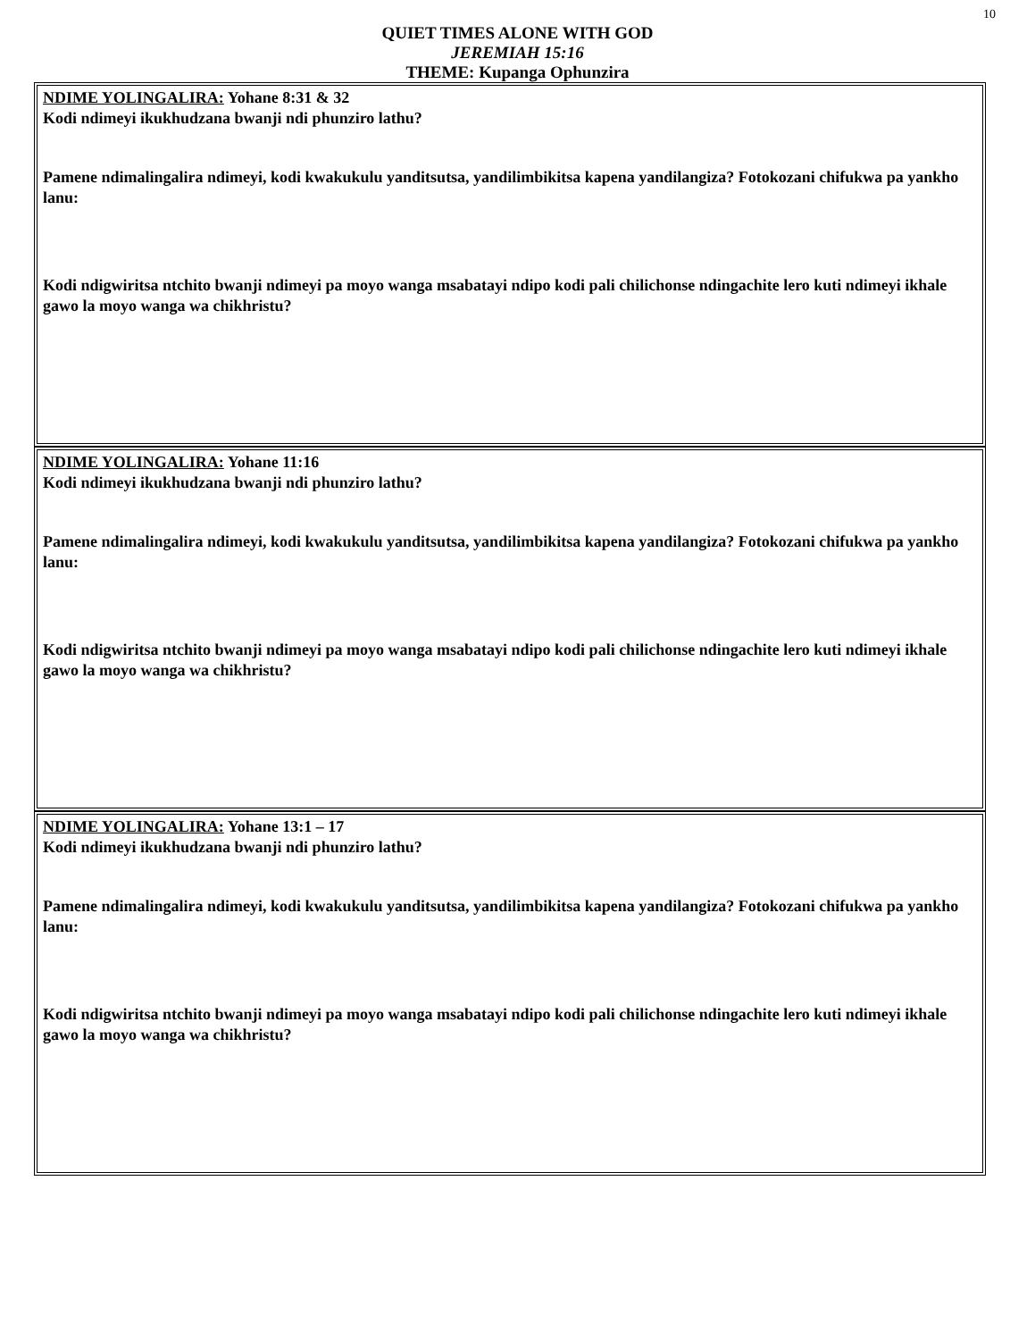10
QUIET TIMES ALONE WITH GOD
JEREMIAH 15:16
THEME: Kupanga Ophunzira
NDIME YOLINGALIRA: Yohane 8:31 & 32
Kodi ndimeyi ikukhudzana bwanji ndi phunziro lathu?
Pamene ndimalingalira ndimeyi, kodi kwakukulu yanditsutsa, yandilimbikitsa kapena yandilangiza? Fotokozani chifukwa pa yankho lanu:
Kodi ndigwiritsa ntchito bwanji ndimeyi pa moyo wanga msabatayi ndipo kodi pali chilichonse ndingachite lero kuti ndimeyi ikhale gawo la moyo wanga wa chikhristu?
NDIME YOLINGALIRA: Yohane 11:16
Kodi ndimeyi ikukhudzana bwanji ndi phunziro lathu?
Pamene ndimalingalira ndimeyi, kodi kwakukulu yanditsutsa, yandilimbikitsa kapena yandilangiza? Fotokozani chifukwa pa yankho lanu:
Kodi ndigwiritsa ntchito bwanji ndimeyi pa moyo wanga msabatayi ndipo kodi pali chilichonse ndingachite lero kuti ndimeyi ikhale gawo la moyo wanga wa chikhristu?
NDIME YOLINGALIRA: Yohane 13:1 – 17
Kodi ndimeyi ikukhudzana bwanji ndi phunziro lathu?
Pamene ndimalingalira ndimeyi, kodi kwakukulu yanditsutsa, yandilimbikitsa kapena yandilangiza? Fotokozani chifukwa pa yankho lanu:
Kodi ndigwiritsa ntchito bwanji ndimeyi pa moyo wanga msabatayi ndipo kodi pali chilichonse ndingachite lero kuti ndimeyi ikhale gawo la moyo wanga wa chikhristu?